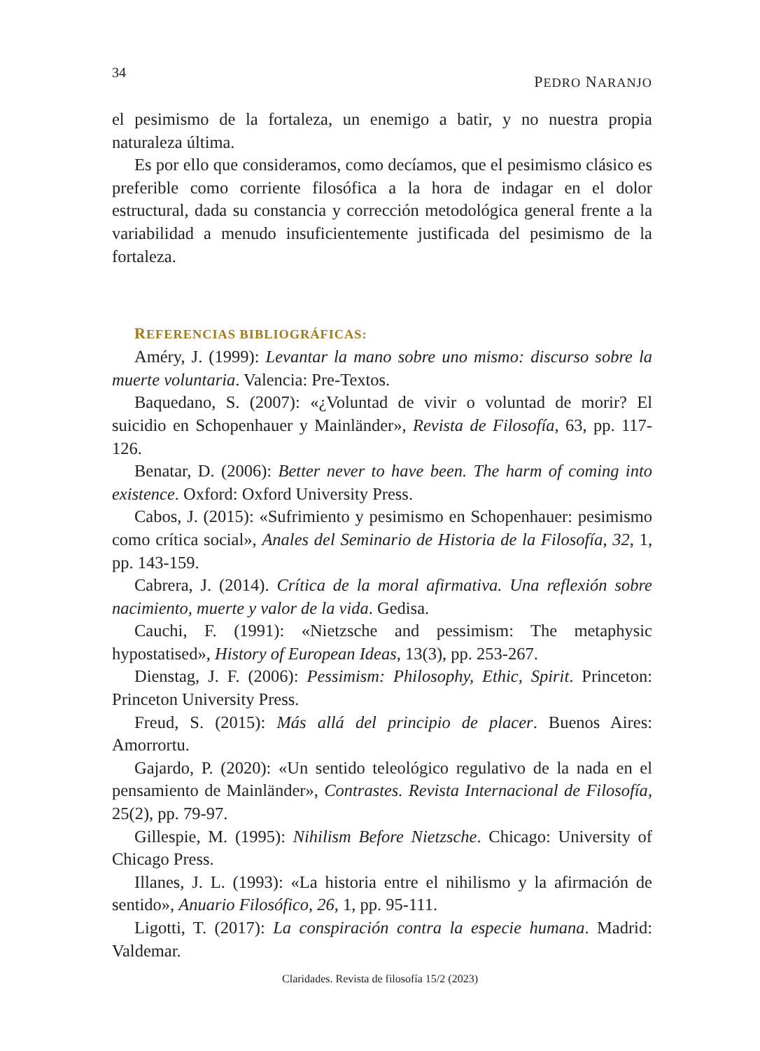34 PEDRO NARANJO
el pesimismo de la fortaleza, un enemigo a batir, y no nuestra propia naturaleza última.
Es por ello que consideramos, como decíamos, que el pesimismo clásico es preferible como corriente filosófica a la hora de indagar en el dolor estructural, dada su constancia y corrección metodológica general frente a la variabilidad a menudo insuficientemente justificada del pesimismo de la fortaleza.
REFERENCIAS BIBLIOGRÁFICAS:
Améry, J. (1999): Levantar la mano sobre uno mismo: discurso sobre la muerte voluntaria. Valencia: Pre-Textos.
Baquedano, S. (2007): «¿Voluntad de vivir o voluntad de morir? El suicidio en Schopenhauer y Mainländer», Revista de Filosofía, 63, pp. 117-126.
Benatar, D. (2006): Better never to have been. The harm of coming into existence. Oxford: Oxford University Press.
Cabos, J. (2015): «Sufrimiento y pesimismo en Schopenhauer: pesimismo como crítica social», Anales del Seminario de Historia de la Filosofía, 32, 1, pp. 143-159.
Cabrera, J. (2014). Crítica de la moral afirmativa. Una reflexión sobre nacimiento, muerte y valor de la vida. Gedisa.
Cauchi, F. (1991): «Nietzsche and pessimism: The metaphysic hypostatised», History of European Ideas, 13(3), pp. 253-267.
Dienstag, J. F. (2006): Pessimism: Philosophy, Ethic, Spirit. Princeton: Princeton University Press.
Freud, S. (2015): Más allá del principio de placer. Buenos Aires: Amorrortu.
Gajardo, P. (2020): «Un sentido teleológico regulativo de la nada en el pensamiento de Mainländer», Contrastes. Revista Internacional de Filosofía, 25(2), pp. 79-97.
Gillespie, M. (1995): Nihilism Before Nietzsche. Chicago: University of Chicago Press.
Illanes, J. L. (1993): «La historia entre el nihilismo y la afirmación de sentido», Anuario Filosófico, 26, 1, pp. 95-111.
Ligotti, T. (2017): La conspiración contra la especie humana. Madrid: Valdemar.
Claridades. Revista de filosofía 15/2 (2023)